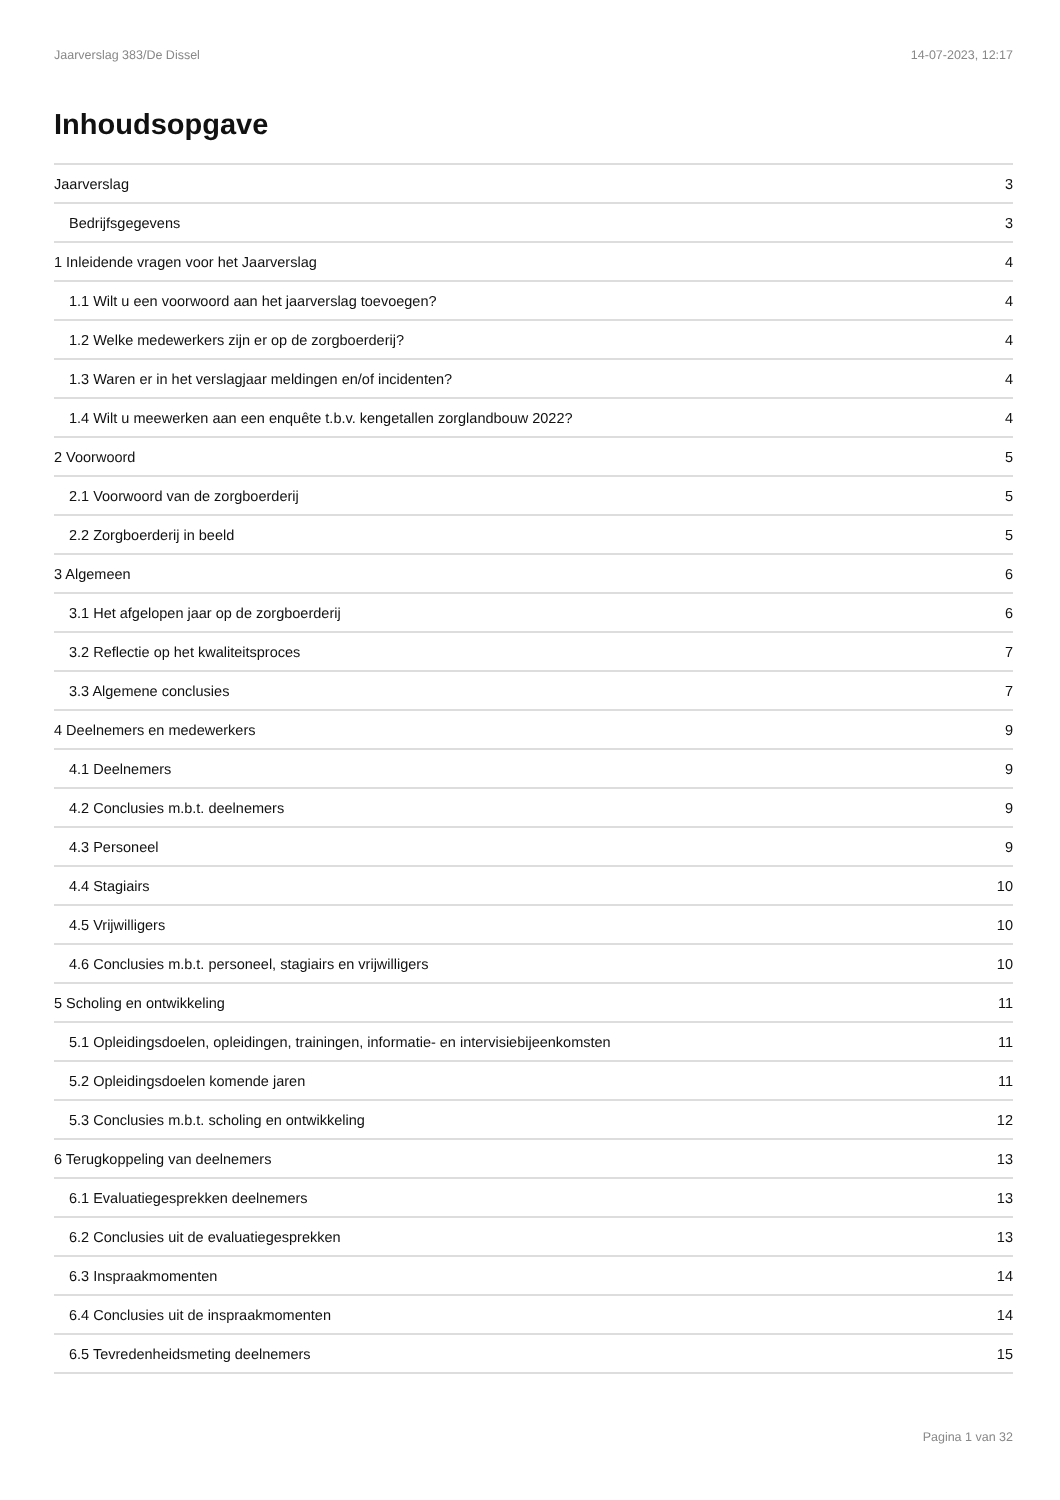Jaarverslag 383/De Dissel 14-07-2023, 12:17
Inhoudsopgave
Jaarverslag 3
Bedrijfsgegevens 3
1 Inleidende vragen voor het Jaarverslag 4
1.1 Wilt u een voorwoord aan het jaarverslag toevoegen? 4
1.2 Welke medewerkers zijn er op de zorgboerderij? 4
1.3 Waren er in het verslagjaar meldingen en/of incidenten? 4
1.4 Wilt u meewerken aan een enquête t.b.v. kengetallen zorglandbouw 2022? 4
2 Voorwoord 5
2.1 Voorwoord van de zorgboerderij 5
2.2 Zorgboerderij in beeld 5
3 Algemeen 6
3.1 Het afgelopen jaar op de zorgboerderij 6
3.2 Reflectie op het kwaliteitsproces 7
3.3 Algemene conclusies 7
4 Deelnemers en medewerkers 9
4.1 Deelnemers 9
4.2 Conclusies m.b.t. deelnemers 9
4.3 Personeel 9
4.4 Stagiairs 10
4.5 Vrijwilligers 10
4.6 Conclusies m.b.t. personeel, stagiairs en vrijwilligers 10
5 Scholing en ontwikkeling 11
5.1 Opleidingsdoelen, opleidingen, trainingen, informatie- en intervisiebijeenkomsten 11
5.2 Opleidingsdoelen komende jaren 11
5.3 Conclusies m.b.t. scholing en ontwikkeling 12
6 Terugkoppeling van deelnemers 13
6.1 Evaluatiegesprekken deelnemers 13
6.2 Conclusies uit de evaluatiegesprekken 13
6.3 Inspraakmomenten 14
6.4 Conclusies uit de inspraakmomenten 14
6.5 Tevredenheidsmeting deelnemers 15
Pagina 1 van 32